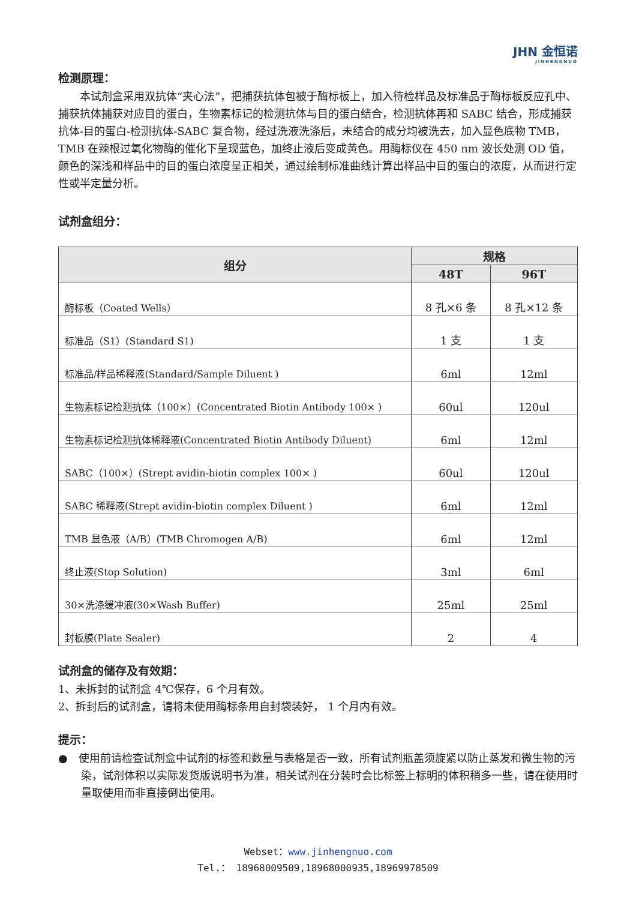JHN 金恒诺
JINHENGNUO
检测原理：
  本试剂盒采用双抗体“夹心法”，把捕获抗体包被于酶标板上，加入待检样品及标准品于酶标板反应孔中、捕获抗体捕获对应目的蛋白，生物素标记的检测抗体与目的蛋白结合，检测抗体再和 SABC 结合，形成捕获抗体-目的蛋白-检测抗体-SABC 复合物，经过洗液洗涤后，未结合的成分均被洗去，加入显色底物 TMB，TMB 在辣根过氧化物酶的催化下呈现蓝色，加终止液后变成黄色。用酶标仪在 450 nm 波长处测 OD 值，颜色的深浅和样品中的目的蛋白浓度呈正相关，通过绘制标准曲线计算出样品中目的蛋白的浓度，从而进行定性或半定量分析。
试剂盒组分：
| 组分 | 规格 | |
| --- | --- | --- |
| | 48T | 96T |
| 酶标板（Coated Wells） | 8 孔×6 条 | 8 孔×12 条 |
| 标准品（S1）(Standard S1) | 1 支 | 1 支 |
| 标准品/样品稀释液(Standard/Sample Diluent ) | 6ml | 12ml |
| 生物素标记检测抗体（100×）(Concentrated Biotin Antibody 100× ) | 60ul | 120ul |
| 生物素标记检测抗体稀释液(Concentrated Biotin Antibody Diluent) | 6ml | 12ml |
| SABC（100×）(Strept avidin-biotin complex 100× ) | 60ul | 120ul |
| SABC 稀释液(Strept avidin-biotin complex Diluent ) | 6ml | 12ml |
| TMB 显色液（A/B）(TMB Chromogen A/B) | 6ml | 12ml |
| 终止液(Stop Solution) | 3ml | 6ml |
| 30×洗涤缓冲液(30×Wash Buffer) | 25ml | 25ml |
| 封板膜(Plate Sealer) | 2 | 4 |
试剂盒的储存及有效期：
1、未拆封的试剂盒 4℃保存，6 个月有效。
2、拆封后的试剂盒，请将未使用酶标条用自封袋装好， 1 个月内有效。
提示：
● 使用前请检查试剂盒中试剂的标签和数量与表格是否一致，所有试剂瓶盖须旋紧以防止蒸发和微生物的污染，试剂体积以实际发货版说明书为准，相关试剂在分装时会比标签上标明的体积稍多一些，请在使用时量取使用而非直接倒出使用。
Webset：www.jinhengnuo.com
Tel.： 18968009509,18968000935,18969978509